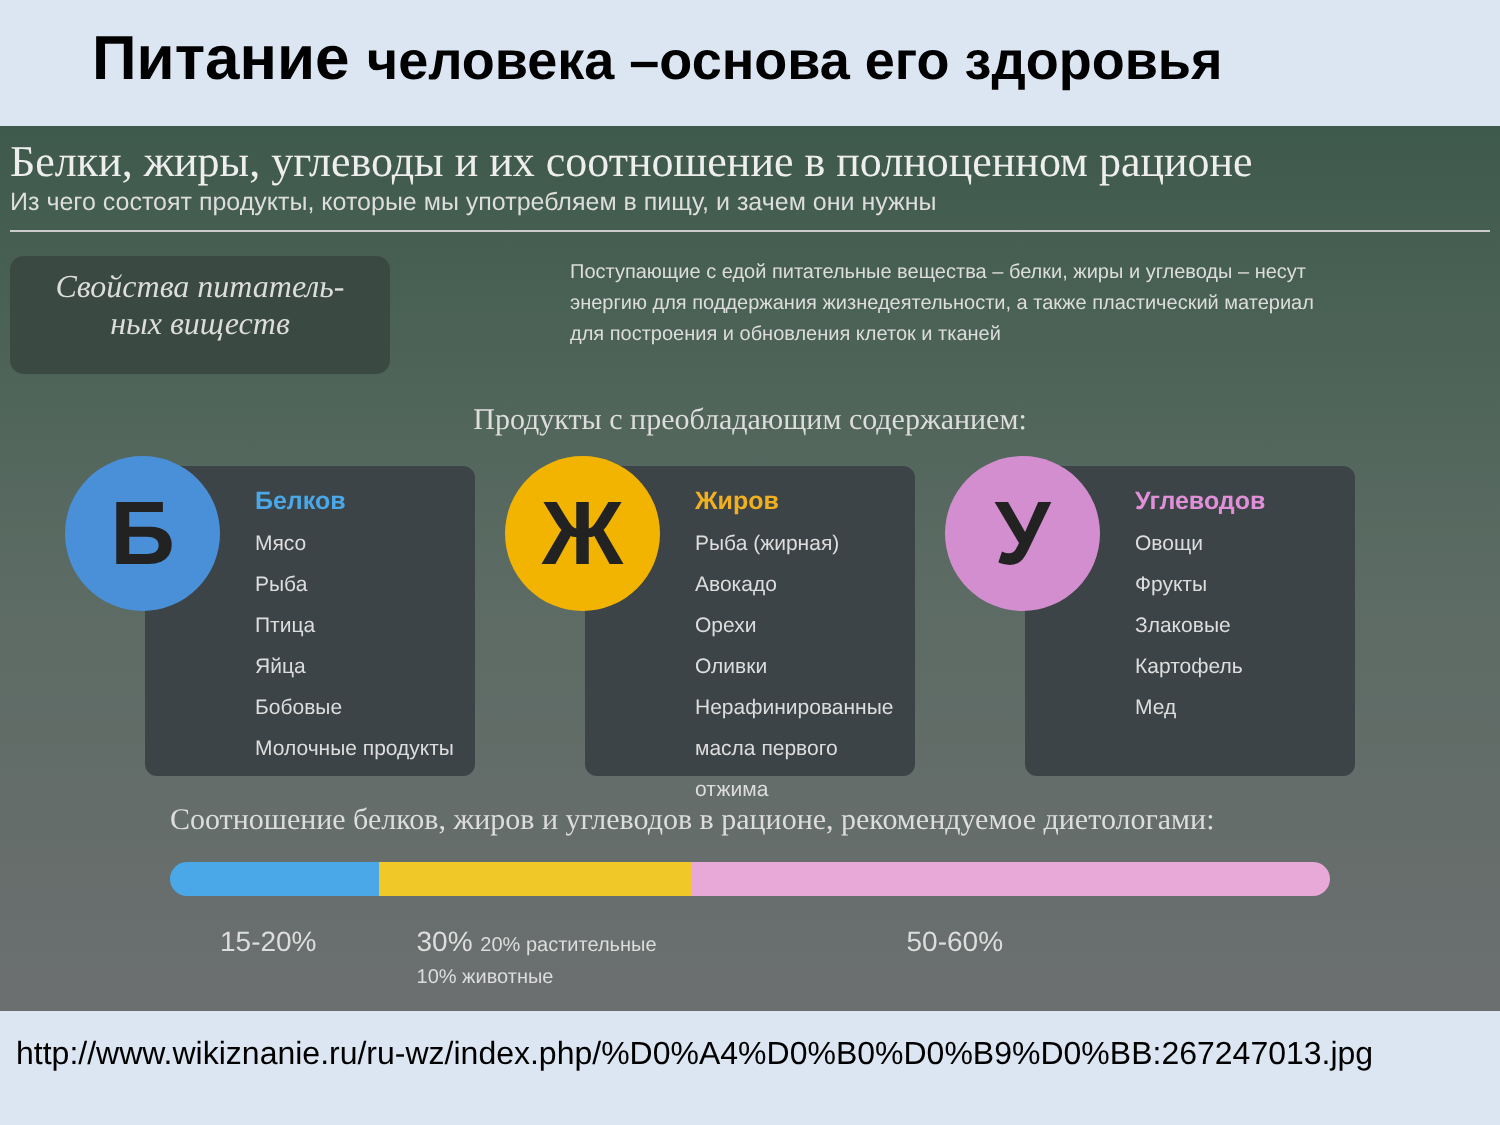Питание человека –основа его здоровья
Белки, жиры, углеводы и их соотношение в полноценном рационе
Из чего состоят продукты, которые мы употребляем в пищу, и зачем они нужны
Свойства питатель-
ных виществ
Поступающие с едой питательные вещества – белки, жиры и углеводы – несут энергию для поддержания жизнедеятельности, а также пластический материал для построения и обновления клеток и тканей
Продукты с преобладающим содержанием:
Б
Белков
Мясо
Рыба
Птица
Яйца
Бобовые
Молочные продукты
Ж
Жиров
Рыба (жирная)
Авокадо
Орехи
Оливки
Нерафинированные масла первого отжима
У
Углеводов
Овощи
Фрукты
Злаковые
Картофель
Мед
Соотношение белков, жиров и углеводов в рационе, рекомендуемое диетологами:
15-20% 30% 20% растительные
10% животные 50-60%
http://www.wikiznanie.ru/ru-wz/index.php/%D0%A4%D0%B0%D0%B9%D0%BB:267247013.jpg